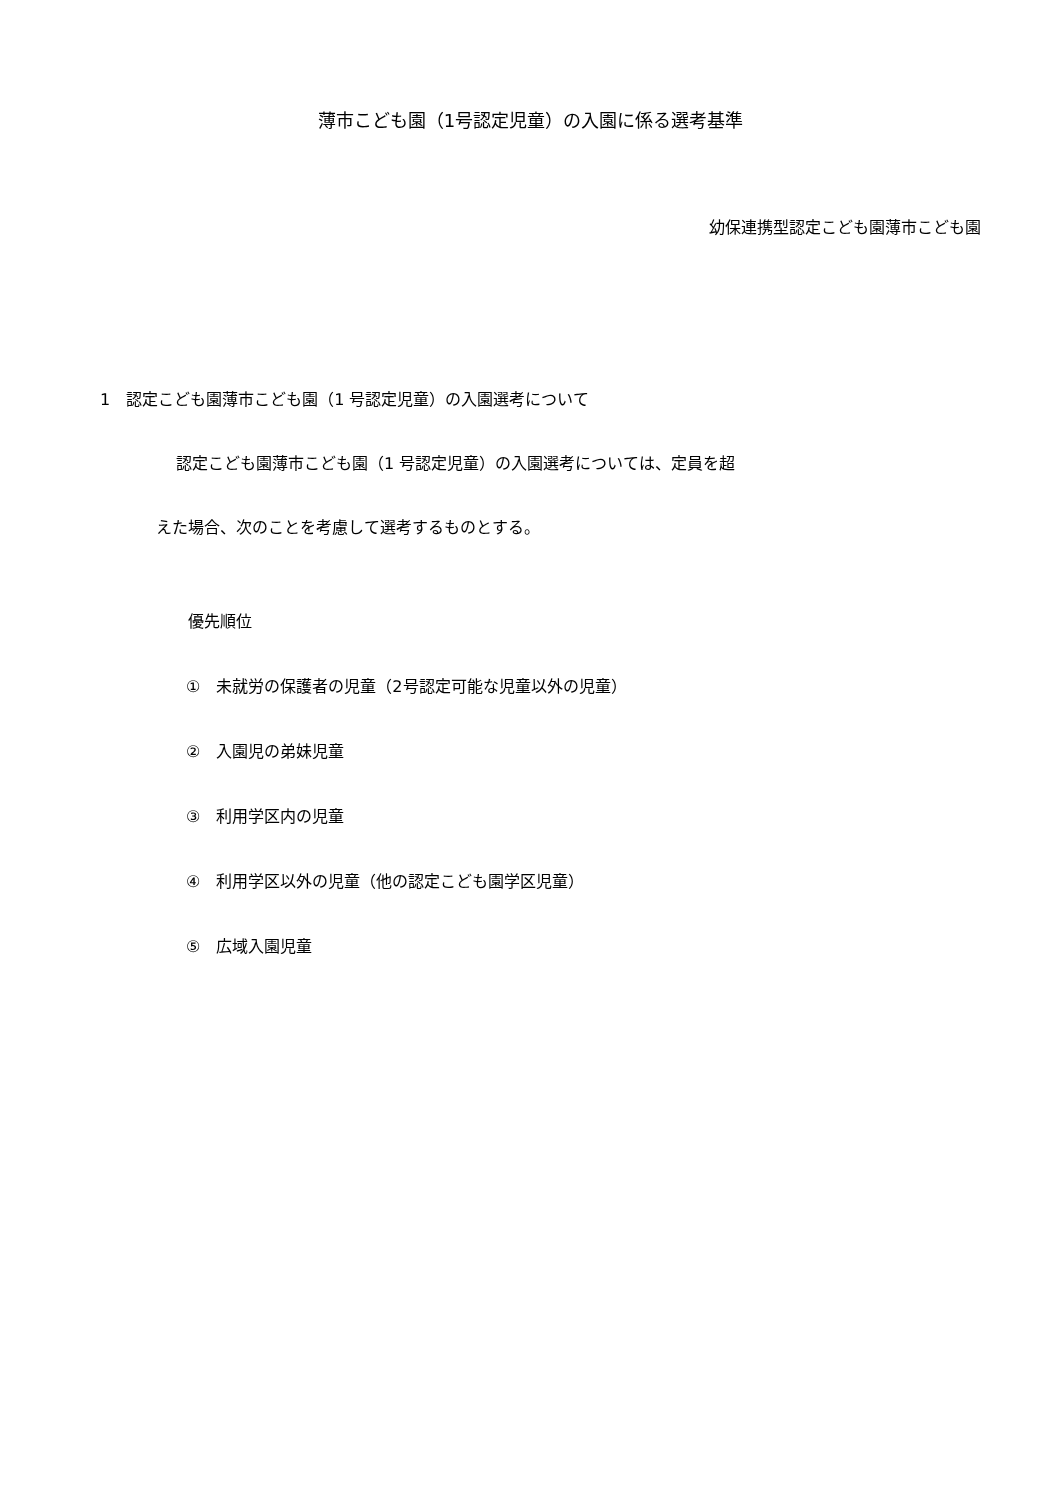薄市こども園（1号認定児童）の入園に係る選考基準
幼保連携型認定こども園薄市こども園
1　認定こども園薄市こども園（1 号認定児童）の入園選考について
認定こども園薄市こども園（1 号認定児童）の入園選考については、定員を超
えた場合、次のことを考慮して選考するものとする。
優先順位
①　未就労の保護者の児童（2号認定可能な児童以外の児童）
②　入園児の弟妹児童
③　利用学区内の児童
④　利用学区以外の児童（他の認定こども園学区児童）
⑤　広域入園児童